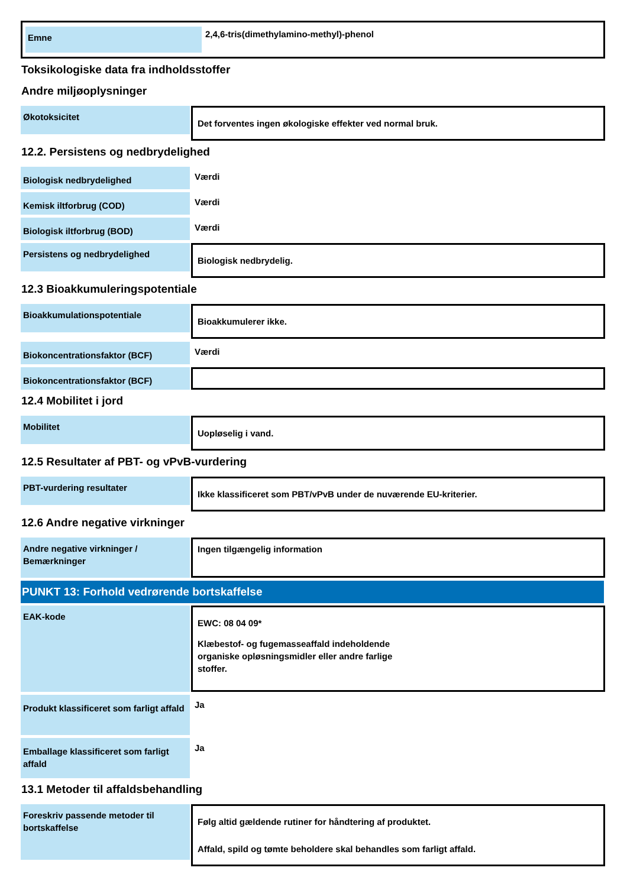Emne
2,4,6-tris(dimethylamino-methyl)-phenol
Toksikologiske data fra indholdsstoffer
Andre miljøoplysninger
Økotoksicitet
Det forventes ingen økologiske effekter ved normal bruk.
12.2. Persistens og nedbrydelighed
Biologisk nedbrydelighed
Værdi
Kemisk iltforbrug (COD)
Værdi
Biologisk iltforbrug (BOD)
Værdi
Persistens og nedbrydelighed
Biologisk nedbrydelig.
12.3 Bioakkumuleringspotentiale
Bioakkumulationspotentiale
Bioakkumulerer ikke.
Biokoncentrationsfaktor (BCF)
Værdi
Biokoncentrationsfaktor (BCF)
12.4 Mobilitet i jord
Mobilitet
Uopløselig i vand.
12.5 Resultater af PBT- og vPvB-vurdering
PBT-vurdering resultater
Ikke klassificeret som PBT/vPvB under de nuværende EU-kriterier.
12.6 Andre negative virkninger
Andre negative virkninger / Bemærkninger
Ingen tilgængelig information
PUNKT 13: Forhold vedrørende bortskaffelse
EAK-kode
EWC: 08 04 09*
Klæbestof- og fugemasseaffald indeholdende
organiske opløsningsmidler eller andre farlige
stoffer.
Produkt klassificeret som farligt affald
Ja
Emballage klassificeret som farligt affald
Ja
13.1 Metoder til affaldsbehandling
Foreskriv passende metoder til bortskaffelse
Følg altid gældende rutiner for håndtering af produktet.
Affald, spild og tømte beholdere skal behandles som farligt affald.